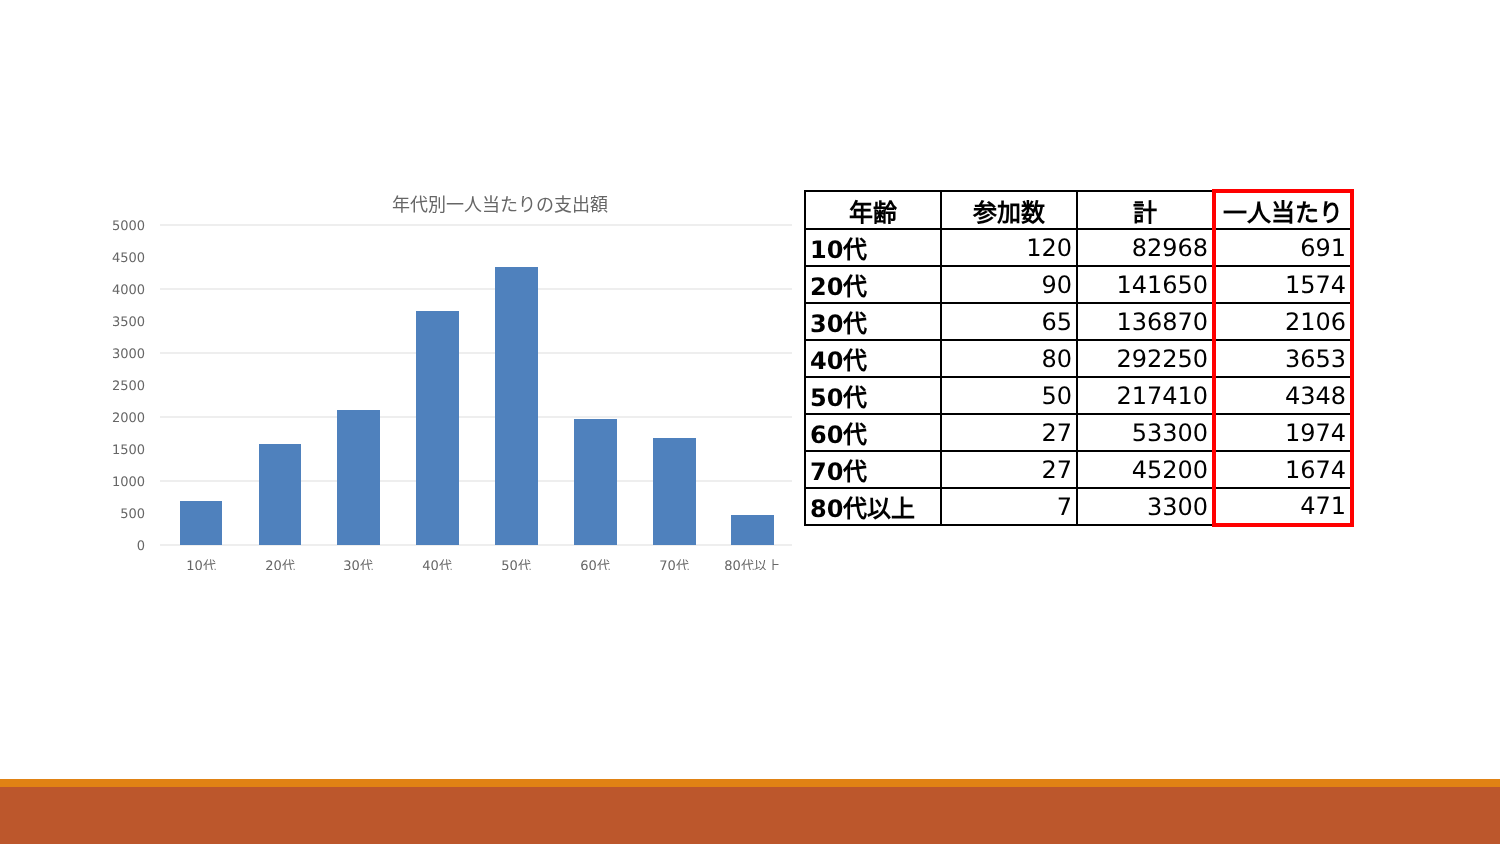年代別一人当たりの支出額
5000
4500
4000
3500
3000
2500
2000
1500
1000
500
0
10代
20代
30代
40代
50代
60代
70代
80代以上
| 年齢 | 参加数 | 計 | 一人当たり |
| --- | --- | --- | --- |
| 10代 | 120 | 82968 | 691 |
| 20代 | 90 | 141650 | 1574 |
| 30代 | 65 | 136870 | 2106 |
| 40代 | 80 | 292250 | 3653 |
| 50代 | 50 | 217410 | 4348 |
| 60代 | 27 | 53300 | 1974 |
| 70代 | 27 | 45200 | 1674 |
| 80代以上 | 7 | 3300 | 471 |